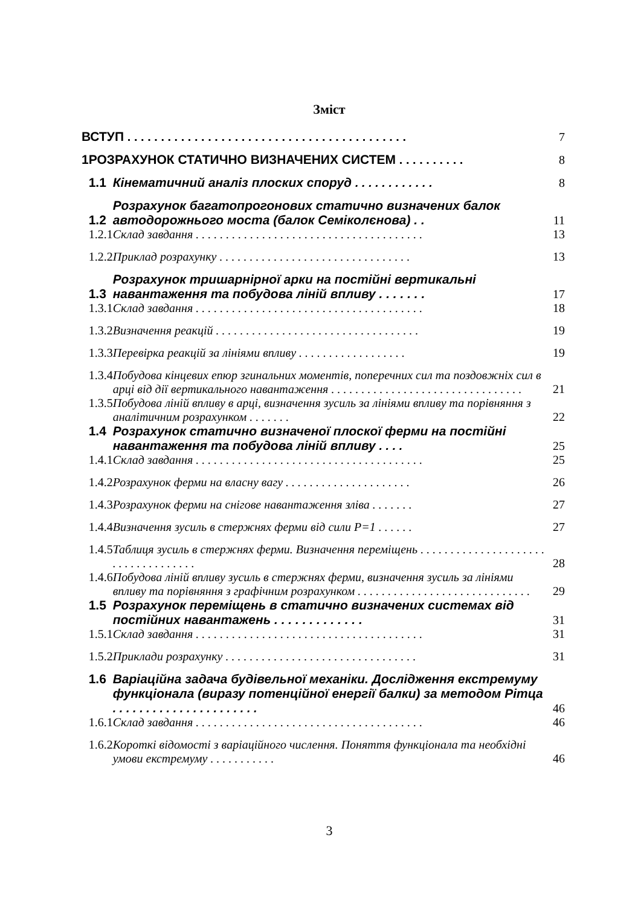Зміст
| ВСТУП . . . . . . . . . . . . . . . . . . . . . . . . . . . . . . . . . . . . . . . . . . | | | 7 |
| 1 | РОЗРАХУНОК СТАТИЧНО ВИЗНАЧЕНИХ СИСТЕМ . . . . . . . . . . | | 8 |
| | 1.1 | Кінематичний аналіз плоских споруд . . . . . . . . . . . . | 8 |
| | 1.2 | Розрахунок багатопрогонових статично визначених балок автодорожнього моста (балок Семіколєнова) . . | 11 |
| | 1.2.1 | Склад завдання . . . . . . . . . . . . . . . . . . . . . . . . . . . . . . . . . . . . . . | 13 |
| | 1.2.2 | Приклад розрахунку . . . . . . . . . . . . . . . . . . . . . . . . . . . . . . . . | 13 |
| | 1.3 | Розрахунок тришарнірної арки на постійні вертикальні навантаження та побудова ліній впливу . . . . . . . | 17 |
| | 1.3.1 | Склад завдання . . . . . . . . . . . . . . . . . . . . . . . . . . . . . . . . . . . . . . | 18 |
| | 1.3.2 | Визначення реакцій . . . . . . . . . . . . . . . . . . . . . . . . . . . . . . . . . . | 19 |
| | 1.3.3 | Перевірка реакцій за лініями впливу . . . . . . . . . . . . . . . . . . | 19 |
| | 1.3.4 | Побудова кінцевих епюр згинальних моментів, поперечних сил та поздовжніх сил в арці від дії вертикального навантаження . . . . . . . . . . . . . . . . . . . . . . . . . . . . . . . . | 21 |
| | 1.3.5 | Побудова ліній впливу в арці, визначення зусиль за лініями впливу та порівняння з аналітичним розрахунком . . . . . . . | 22 |
| | 1.4 | Розрахунок статично визначеної плоскої ферми на постійні навантаження та побудова ліній впливу . . . . | 25 |
| | 1.4.1 | Склад завдання . . . . . . . . . . . . . . . . . . . . . . . . . . . . . . . . . . . . . . | 25 |
| | 1.4.2 | Розрахунок ферми на власну вагу . . . . . . . . . . . . . . . . . . . . . | 26 |
| | 1.4.3 | Розрахунок ферми на снігове навантаження зліва . . . . . . . | 27 |
| | 1.4.4 | Визначення зусиль в стержнях ферми від сили Р=1 . . . . . . | 27 |
| | 1.4.5 | Таблиця зусиль в стержнях ферми. Визначення переміщень . . . . . . . . . . . . . . . . . . . . . . . . . . . . . . . . . . . | 28 |
| | 1.4.6 | Побудова ліній впливу зусиль в стержнях ферми, визначення зусиль за лініями впливу та порівняння з графічним розрахунком . . . . . . . . . . . . . . . . . . . . . . . . . . . . . | 29 |
| | 1.5 | Розрахунок переміщень в статично визначених системах від постійних навантажень . . . . . . . . . . . . . | 31 |
| | 1.5.1 | Склад завдання . . . . . . . . . . . . . . . . . . . . . . . . . . . . . . . . . . . . . . | 31 |
| | 1.5.2 | Приклади розрахунку . . . . . . . . . . . . . . . . . . . . . . . . . . . . . . . . | 31 |
| | 1.6 | Варіаційна задача будівельної механіки. Дослідження екстремуму функціонала (виразу потенційної енергії балки) за методом Рітца . . . . . . . . . . . . . . . . . . . . . . | 46 |
| | 1.6.1 | Склад завдання . . . . . . . . . . . . . . . . . . . . . . . . . . . . . . . . . . . . . . | 46 |
| | 1.6.2 | Короткі відомості з варіаційного числення. Поняття функціонала та необхідні умови екстремуму . . . . . . . . . . . | 46 |
3